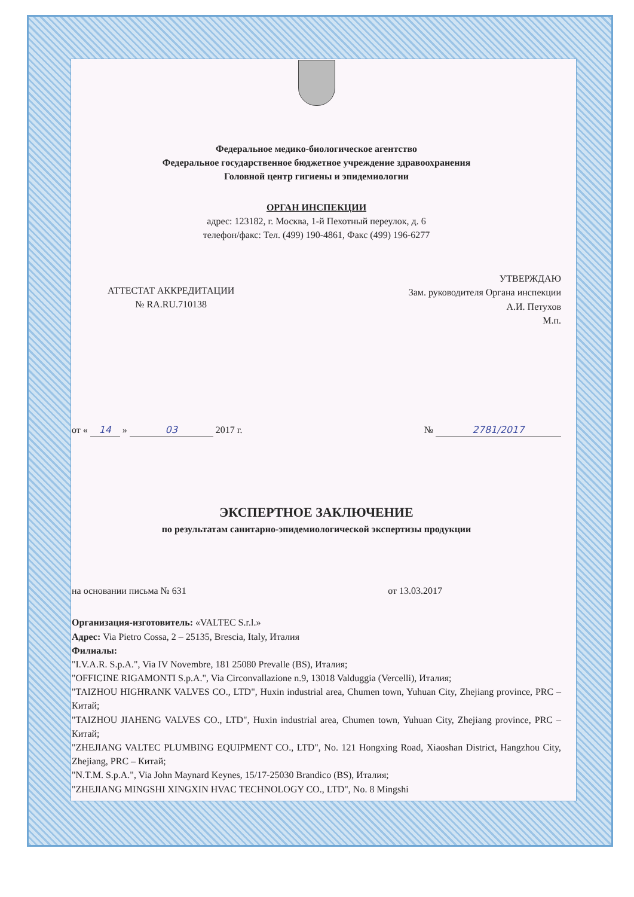Федеральное медико-биологическое агентство
Федеральное государственное бюджетное учреждение здравоохранения
Головной центр гигиены и эпидемиологии
ОРГАН ИНСПЕКЦИИ
адрес: 123182, г. Москва, 1-й Пехотный переулок, д. 6
телефон/факс: Тел. (499) 190-4861, Факс (499) 196-6277
АТТЕСТАТ АККРЕДИТАЦИИ
№ RA.RU.710138
УТВЕРЖДАЮ
Зам. руководителя Органа инспекции
А.И. Петухов
М.п.
от « 14 » 03 2017 г. № 2781/2017
ЭКСПЕРТНОЕ ЗАКЛЮЧЕНИЕ
по результатам санитарно-эпидемиологической экспертизы продукции
на основании письма № 631 от 13.03.2017
Организация-изготовитель: «VALTEC S.r.l.»
Адрес: Via Pietro Cossa, 2 – 25135, Brescia, Italy, Италия
Филиалы:
"I.V.A.R. S.p.A.", Via IV Novembre, 181 25080 Prevalle (BS), Италия;
"OFFICINE RIGAMONTI S.p.A.", Via Circonvallazione n.9, 13018 Valduggia (Vercelli), Италия;
"TAIZHOU HIGHRANK VALVES CO., LTD", Huxin industrial area, Chumen town, Yuhuan City, Zhejiang province, PRC – Китай;
"TAIZHOU JIAHENG VALVES CO., LTD", Huxin industrial area, Chumen town, Yuhuan City, Zhejiang province, PRC – Китай;
"ZHEJIANG VALTEC PLUMBING EQUIPMENT CO., LTD", No. 121 Hongxing Road, Xiaoshan District, Hangzhou City, Zhejiang, PRC – Китай;
"N.T.M. S.p.A.", Via John Maynard Keynes, 15/17-25030 Brandico (BS), Италия;
"ZHEJIANG MINGSHI XINGXIN HVAC TECHNOLOGY CO., LTD", No. 8 Mingshi